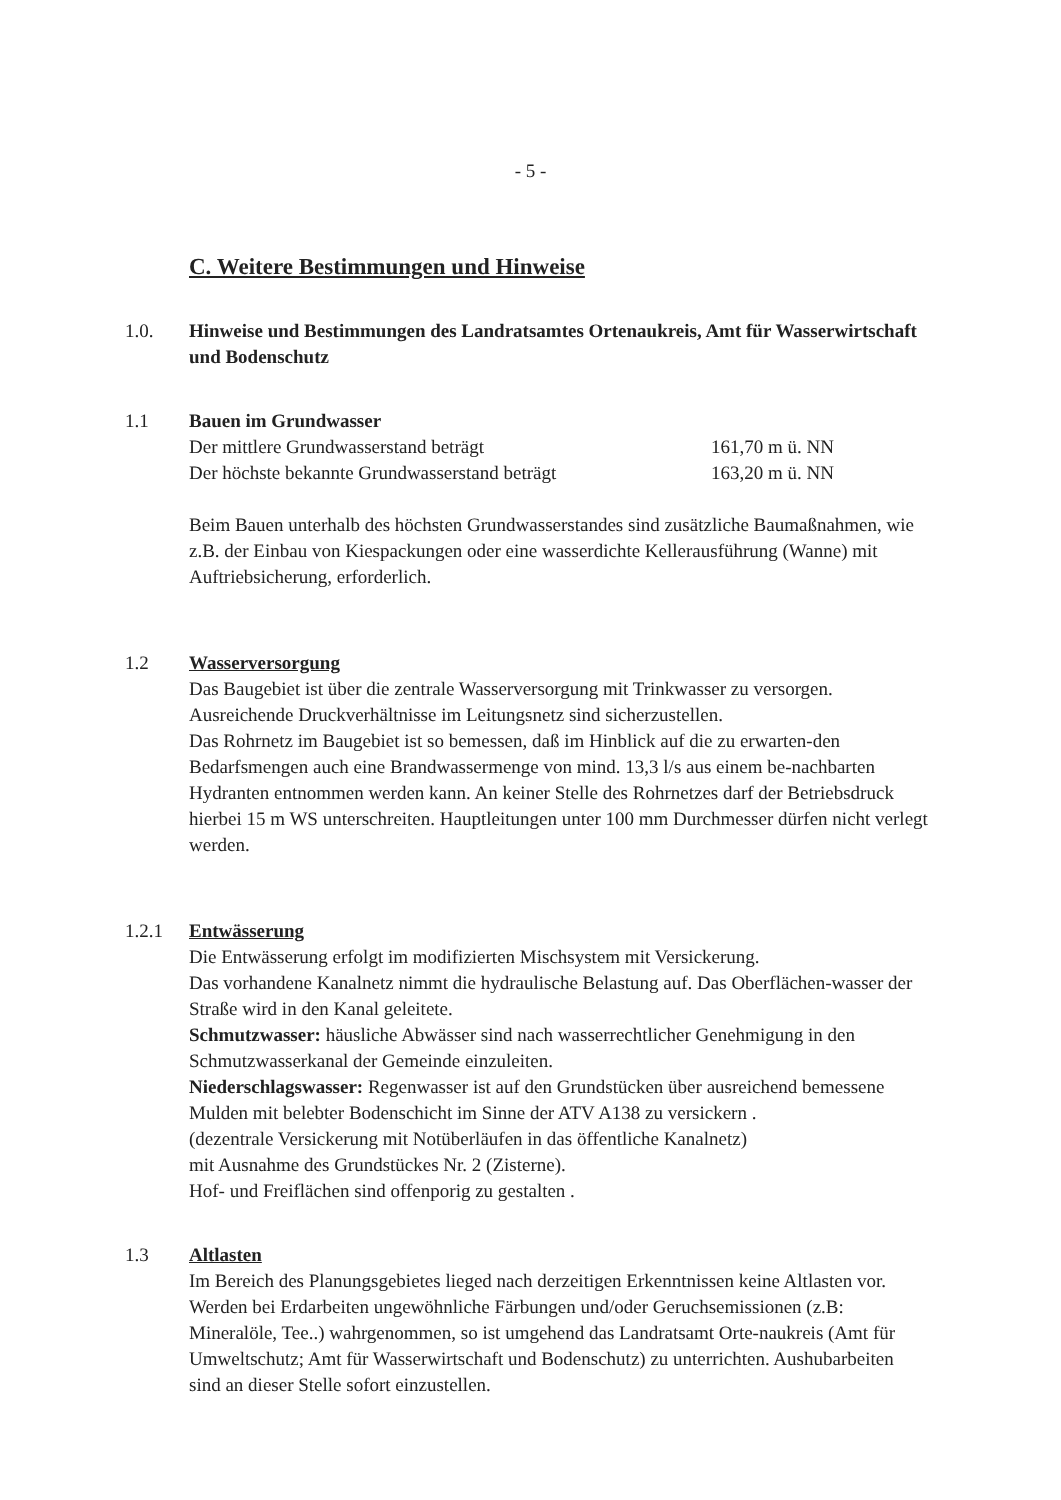- 5 -
C. Weitere Bestimmungen und Hinweise
1.0. Hinweise und Bestimmungen des Landratsamtes Ortenaukreis, Amt für Wasserwirtschaft und Bodenschutz
1.1 Bauen im Grundwasser
Der mittlere Grundwasserstand beträgt 161,70 m ü. NN
Der höchste bekannte Grundwasserstand beträgt 163,20 m ü. NN
Beim Bauen unterhalb des höchsten Grundwasserstandes sind zusätzliche Baumaßnahmen, wie z.B. der Einbau von Kiespackungen oder eine wasserdichte Kellerausführung (Wanne) mit Auftriebsicherung, erforderlich.
1.2 Wasserversorgung
Das Baugebiet ist über die zentrale Wasserversorgung mit Trinkwasser zu versorgen.
Ausreichende Druckverhältnisse im Leitungsnetz sind sicherzustellen.
Das Rohrnetz im Baugebiet ist so bemessen, daß im Hinblick auf die zu erwarten-den Bedarfsmengen auch eine Brandwassermenge von mind. 13,3 l/s aus einem be-nachbarten Hydranten entnommen werden kann. An keiner Stelle des Rohrnetzes darf der Betriebsdruck hierbei 15 m WS unterschreiten. Hauptleitungen unter 100 mm Durchmesser dürfen nicht verlegt werden.
1.2.1 Entwässerung
Die Entwässerung erfolgt im modifizierten Mischsystem mit Versickerung.
Das vorhandene Kanalnetz nimmt die hydraulische Belastung auf. Das Oberflächen-wasser der Straße wird in den Kanal geleitete.
Schmutzwasser: häusliche Abwässer sind nach wasserrechtlicher Genehmigung in den Schmutzwasserkanal der Gemeinde einzuleiten.
Niederschlagswasser: Regenwasser ist auf den Grundstücken über ausreichend bemessene Mulden mit belebter Bodenschicht im Sinne der ATV A138 zu versickern .
(dezentrale Versickerung mit Notüberläufen in das öffentliche Kanalnetz)
mit Ausnahme des Grundstückes Nr. 2 (Zisterne).
Hof- und Freiflächen sind offenporig zu gestalten .
1.3 Altlasten
Im Bereich des Planungsgebietes lieged nach derzeitigen Erkenntnissen keine Altlasten vor.
Werden bei Erdarbeiten ungewöhnliche Färbungen und/oder Geruchsemissionen (z.B: Mineralöle, Tee..) wahrgenommen, so ist umgehend das Landratsamt Orte-naukreis (Amt für Umweltschutz; Amt für Wasserwirtschaft und Bodenschutz) zu unterrichten. Aushubarbeiten sind an dieser Stelle sofort einzustellen.